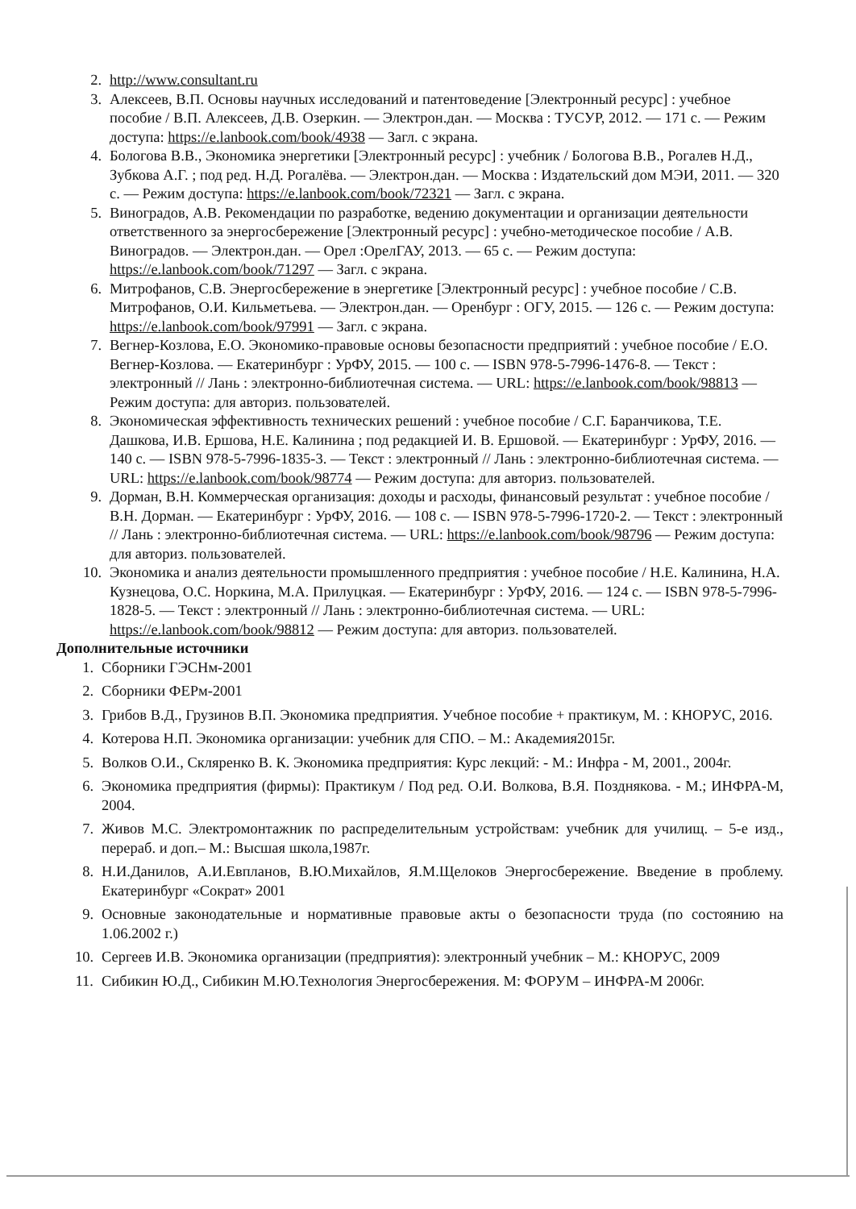2. http://www.consultant.ru
3. Алексеев, В.П. Основы научных исследований и патентоведение [Электронный ресурс] : учебное пособие / В.П. Алексеев, Д.В. Озеркин. — Электрон.дан. — Москва : ТУСУР, 2012. — 171 с. — Режим доступа: https://e.lanbook.com/book/4938 — Загл. с экрана.
4. Бологова В.В., Экономика энергетики [Электронный ресурс] : учебник / Бологова В.В., Рогалев Н.Д., Зубкова А.Г. ; под ред. Н.Д. Рогалёва. — Электрон.дан. — Москва : Издательский дом МЭИ, 2011. — 320 с. — Режим доступа: https://e.lanbook.com/book/72321 — Загл. с экрана.
5. Виноградов, А.В. Рекомендации по разработке, ведению документации и организации деятельности ответственного за энергосбережение [Электронный ресурс] : учебно-методическое пособие / А.В. Виноградов. — Электрон.дан. — Орел :ОрелГАУ, 2013. — 65 с. — Режим доступа: https://e.lanbook.com/book/71297 — Загл. с экрана.
6. Митрофанов, С.В. Энергосбережение в энергетике [Электронный ресурс] : учебное пособие / С.В. Митрофанов, О.И. Кильметьева. — Электрон.дан. — Оренбург : ОГУ, 2015. — 126 с. — Режим доступа: https://e.lanbook.com/book/97991 — Загл. с экрана.
7. Вегнер-Козлова, Е.О. Экономико-правовые основы безопасности предприятий : учебное пособие / Е.О. Вегнер-Козлова. — Екатеринбург : УрФУ, 2015. — 100 с. — ISBN 978-5-7996-1476-8. — Текст : электронный // Лань : электронно-библиотечная система. — URL: https://e.lanbook.com/book/98813 — Режим доступа: для авториз. пользователей.
8. Экономическая эффективность технических решений : учебное пособие / С.Г. Баранчикова, Т.Е. Дашкова, И.В. Ершова, Н.Е. Калинина ; под редакцией И. В. Ершовой. — Екатеринбург : УрФУ, 2016. — 140 с. — ISBN 978-5-7996-1835-3. — Текст : электронный // Лань : электронно-библиотечная система. — URL: https://e.lanbook.com/book/98774 — Режим доступа: для авториз. пользователей.
9. Дорман, В.Н. Коммерческая организация: доходы и расходы, финансовый результат : учебное пособие / В.Н. Дорман. — Екатеринбург : УрФУ, 2016. — 108 с. — ISBN 978-5-7996-1720-2. — Текст : электронный // Лань : электронно-библиотечная система. — URL: https://e.lanbook.com/book/98796 — Режим доступа: для авториз. пользователей.
10. Экономика и анализ деятельности промышленного предприятия : учебное пособие / Н.Е. Калинина, Н.А. Кузнецова, О.С. Норкина, М.А. Прилуцкая. — Екатеринбург : УрФУ, 2016. — 124 с. — ISBN 978-5-7996-1828-5. — Текст : электронный // Лань : электронно-библиотечная система. — URL: https://e.lanbook.com/book/98812 — Режим доступа: для авториз. пользователей.
Дополнительные источники
1. Сборники ГЭСНм-2001
2. Сборники ФЕРм-2001
3. Грибов В.Д., Грузинов В.П. Экономика предприятия. Учебное пособие + практикум, М. : КНОРУС, 2016.
4. Котерова Н.П. Экономика организации: учебник для СПО. – М.: Академия2015г.
5. Волков О.И., Скляренко В. К. Экономика предприятия: Курс лекций: - М.: Инфра - М, 2001., 2004г.
6. Экономика предприятия (фирмы): Практикум / Под ред. О.И. Волкова, В.Я. Позднякова. - М.; ИНФРА-М, 2004.
7. Живов М.С. Электромонтажник по распределительным устройствам: учебник для училищ. – 5-е изд., перераб. и доп.– М.: Высшая школа,1987г.
8. Н.И.Данилов, А.И.Евпланов, В.Ю.Михайлов, Я.М.Щелоков Энергосбережение. Введение в проблему. Екатеринбург «Сократ» 2001
9. Основные законодательные и нормативные правовые акты о безопасности труда (по состоянию на 1.06.2002 г.)
10. Сергеев И.В. Экономика организации (предприятия): электронный учебник – М.: КНОРУС, 2009
11. Сибикин Ю.Д., Сибикин М.Ю.Технология Энергосбережения. М: ФОРУМ – ИНФРА-М 2006г.